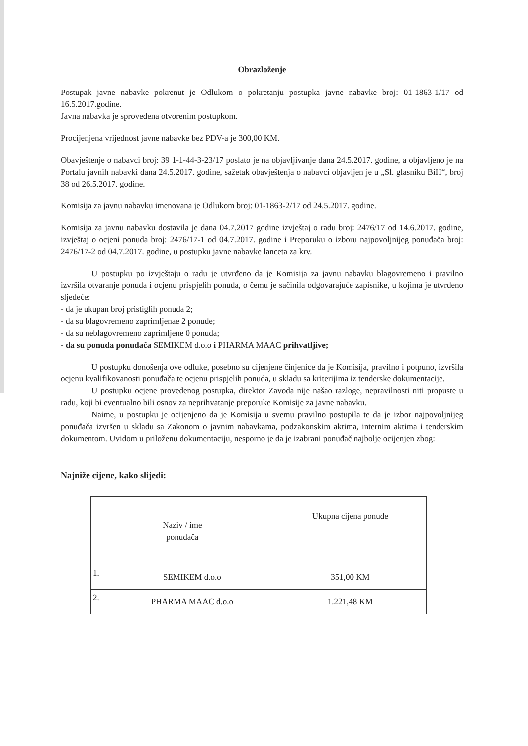Obrazloženje
Postupak javne nabavke pokrenut je Odlukom o pokretanju postupka javne nabavke broj: 01-1863-1/17 od 16.5.2017.godine.
Javna nabavka je sprovedena otvorenim postupkom.
Procijenjena vrijednost javne nabavke bez PDV-a je 300,00 KM.
Obavještenje o nabavci broj: 39 1-1-44-3-23/17 poslato je na objavljivanje dana 24.5.2017. godine, a objavljeno je na Portalu javnih nabavki dana 24.5.2017. godine, sažetak obavještenja o nabavci objavljen je u „Sl. glasniku BiH“, broj 38 od 26.5.2017. godine.
Komisija za javnu nabavku imenovana je Odlukom broj: 01-1863-2/17 od 24.5.2017. godine.
Komisija za javnu nabavku dostavila je dana 04.7.2017 godine izvještaj o radu broj: 2476/17 od 14.6.2017. godine, izvještaj o ocjeni ponuda broj: 2476/17-1 od 04.7.2017. godine i Preporuku o izboru najpovoljnijeg ponuđača broj: 2476/17-2 od 04.7.2017. godine, u postupku javne nabavke lanceta za krv.
U postupku po izvještaju o radu je utvrđeno da je Komisija za javnu nabavku blagovremeno i pravilno izvršila otvaranje ponuda i ocjenu prispjelih ponuda, o čemu je sačinila odgovarajuće zapisnike, u kojima je utvrđeno sljedeće:
- da je ukupan broj pristiglih ponuda 2;
- da su blagovremeno zaprimljenae 2 ponude;
- da su neblagovremeno zaprimljene 0 ponuda;
- da su ponuda ponuđača SEMIKEM d.o.o i PHARMA MAAC prihvatljive;
U postupku donošenja ove odluke, posebno su cijenjene činjenice da je Komisija, pravilno i potpuno, izvršila ocjenu kvalifikovanosti ponuđača te ocjenu prispjelih ponuda, u skladu sa kriterijima iz tenderske dokumentacije.
U postupku ocjene provedenog postupka, direktor Zavoda nije našao razloge, nepravilnosti niti propuste u radu, koji bi eventualno bili osnov za neprihvatanje preporuke Komisije za javne nabavku.
Naime, u postupku je ocijenjeno da je Komisija u svemu pravilno postupila te da je izbor najpovoljnijeg ponuđača izvršen u skladu sa Zakonom o javnim nabavkama, podzakonskim aktima, internim aktima i tenderskim dokumentom. Uvidom u priloženu dokumentaciju, nesporno je da je izabrani ponuđač najbolje ocijenjen zbog:
Najniže cijene, kako slijedi:
| Naziv / ime ponuđača | | Ukupna cijena ponude |
| 1. | SEMIKEM d.o.o | 351,00 KM |
| 2. | PHARMA MAAC d.o.o | 1.221,48 KM |